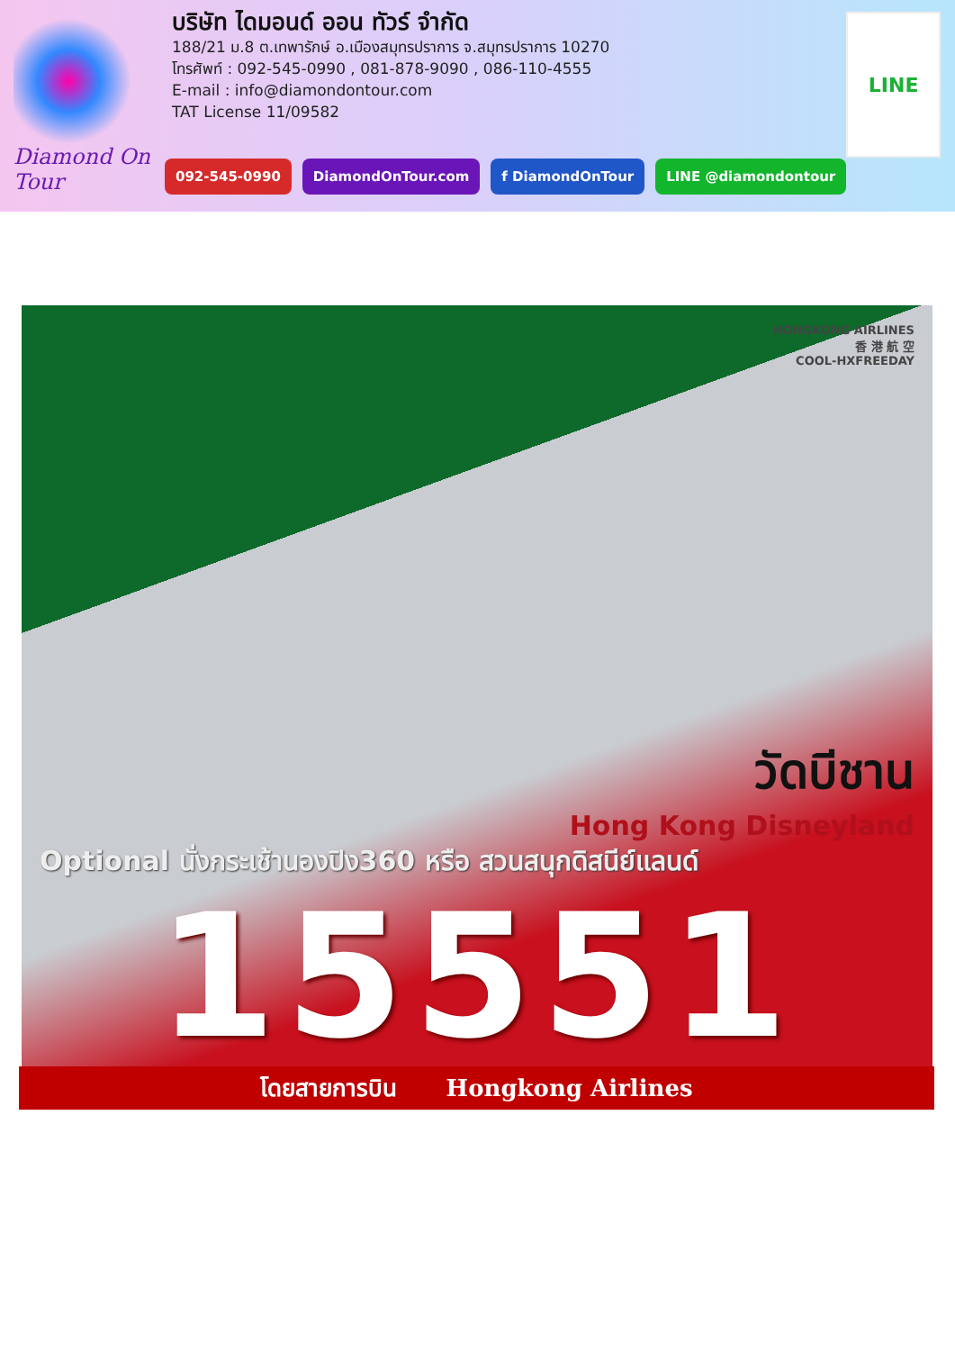Diamond On Tour
บริษัท ไดมอนด์ ออน ทัวร์ จำกัด
188/21 ม.8 ต.เทพารักษ์ อ.เมืองสมุทรปราการ จ.สมุทรปราการ 10270
โทรศัพท์ : 092-545-0990 , 081-878-9090 , 086-110-4555
E-mail : info@diamondontour.com
TAT License 11/09582
092-545-0990 DiamondOnTour.com f DiamondOnTour LINE @diamondontour
LINE
HONGKONG AIRLINES
香 港 航 空
COOL-HXFREEDAY
วัดบีชาน
Hong Kong Disneyland
Optional นั่งกระเช้านองปิง360 หรือ สวนสนุกดิสนีย์แลนด์
15551
โดยสายการบิน Hongkong Airlines